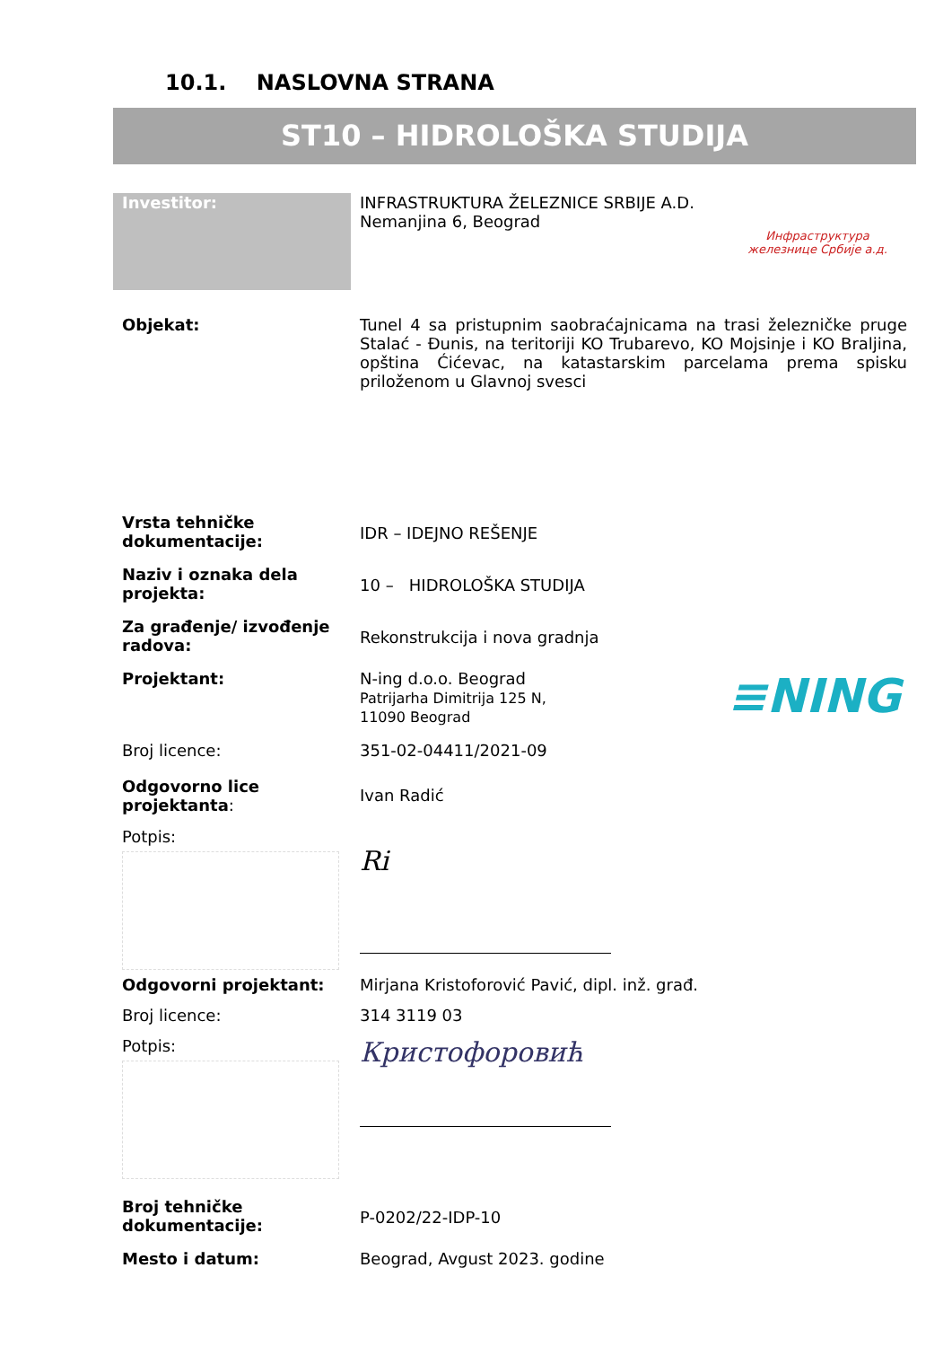10.1. NASLOVNA STRANA
ST10 – HIDROLOŠKA STUDIJA
| Investitor: | INFRASTRUKTURA ŽELEZNICE SRBIJE A.D. Nemanjina 6, Beograd | Инфраструктура железнице Србије а.д. |
| Objekat: | Tunel 4 sa pristupnim saobraćajnicama na trasi železničke pruge Stalać - Đunis, na teritoriji KO Trubarevo, KO Mojsinje i KO Braljina, opština Ćićevac, na katastarskim parcelama prema spisku priloženom u Glavnoj svesci | |
| Vrsta tehničke dokumentacije: | IDR – IDEJNO REŠENJE | |
| Naziv i oznaka dela projekta: | 10 – HIDROLOŠKA STUDIJA | |
| Za građenje/ izvođenje radova: | Rekonstrukcija i nova gradnja | |
| Projektant: | N-ing d.o.o. Beograd Patrijarha Dimitrija 125 N, 11090 Beograd | ≡NING |
| Broj licence: | 351-02-04411/2021-09 | |
| Odgovorno lice projektanta : | Ivan Radić | |
| Potpis: | Ri | |
| Odgovorni projektant: | Mirjana Kristoforović Pavić, dipl. inž. građ. | |
| Broj licence: | 314 3119 03 | |
| Potpis: | Кристофоровић | |
| Broj tehničke dokumentacije: | P-0202/22-IDP-10 | |
| Mesto i datum: | Beograd, Avgust 2023. godine | |